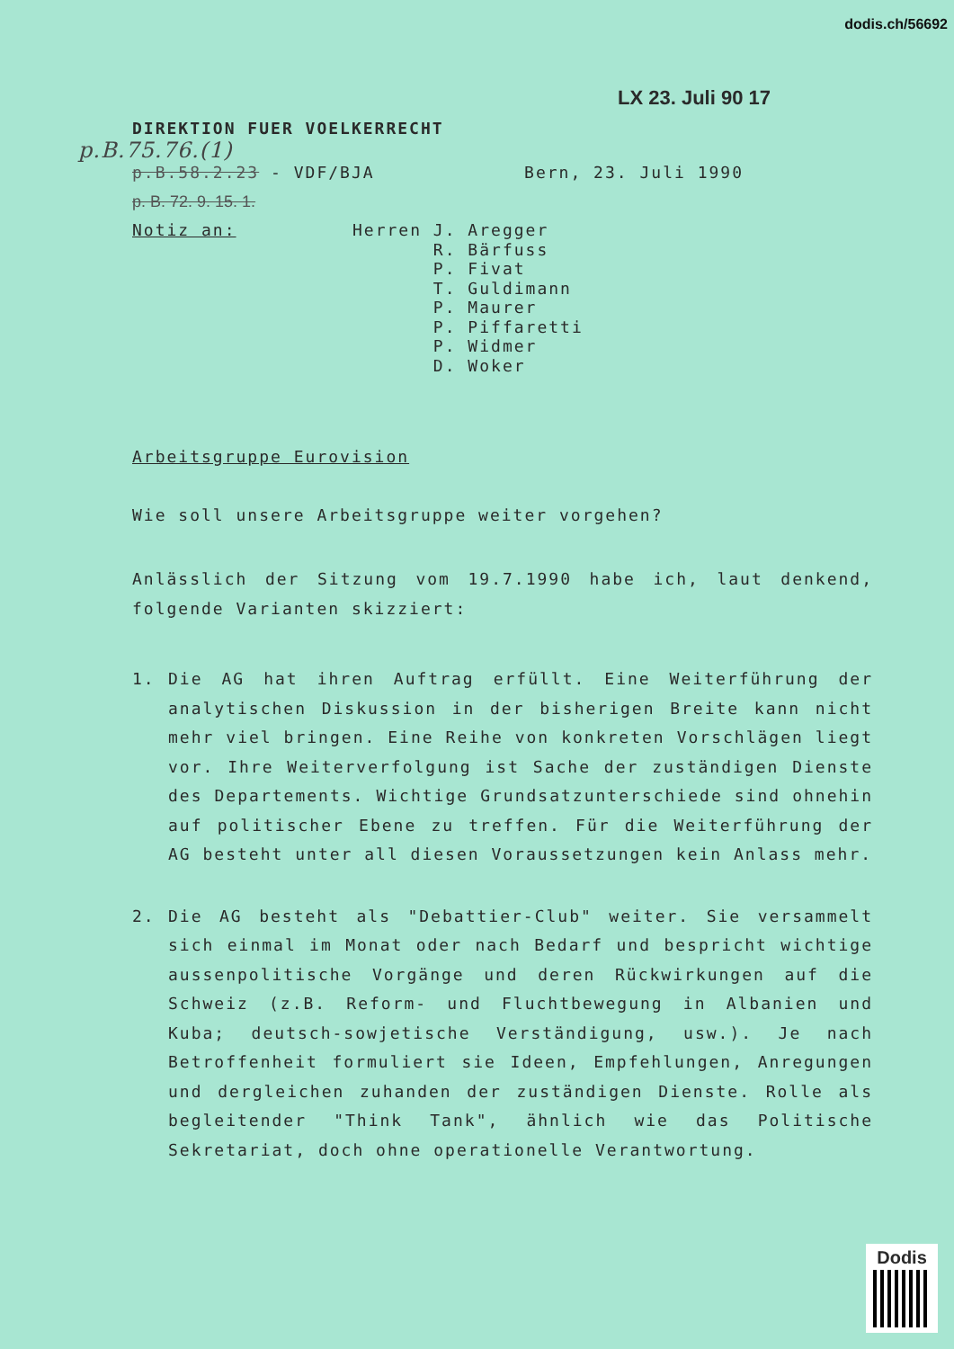dodis.ch/56692
LX 23. Juli 90 17
DIREKTION FUER VOELKERRECHT
p.B.75.76.(1)
p.B.58.2.23 - VDF/BJA Bern, 23. Juli 1990
p. B. 72. 9. 15. 1.
Notiz an:
Herren J. Aregger
R. Bärfuss
P. Fivat
T. Guldimann
P. Maurer
P. Piffaretti
P. Widmer
D. Woker
Arbeitsgruppe Eurovision
Wie soll unsere Arbeitsgruppe weiter vorgehen?
Anlässlich der Sitzung vom 19.7.1990 habe ich, laut denkend, folgende Varianten skizziert:
1. Die AG hat ihren Auftrag erfüllt. Eine Weiterführung der analytischen Diskussion in der bisherigen Breite kann nicht mehr viel bringen. Eine Reihe von konkreten Vorschlägen liegt vor. Ihre Weiterverfolgung ist Sache der zuständigen Dienste des Departements. Wichtige Grundsatzunterschiede sind ohnehin auf politischer Ebene zu treffen. Für die Weiterführung der AG besteht unter all diesen Voraussetzungen kein Anlass mehr.
2. Die AG besteht als "Debattier-Club" weiter. Sie versammelt sich einmal im Monat oder nach Bedarf und bespricht wichtige aussenpolitische Vorgänge und deren Rückwirkungen auf die Schweiz (z.B. Reform- und Fluchtbewegung in Albanien und Kuba; deutsch-sowjetische Verständigung, usw.). Je nach Betroffenheit formuliert sie Ideen, Empfehlungen, Anregungen und dergleichen zuhanden der zuständigen Dienste. Rolle als begleitender "Think Tank", ähnlich wie das Politische Sekretariat, doch ohne operationelle Verantwortung.
Dodis